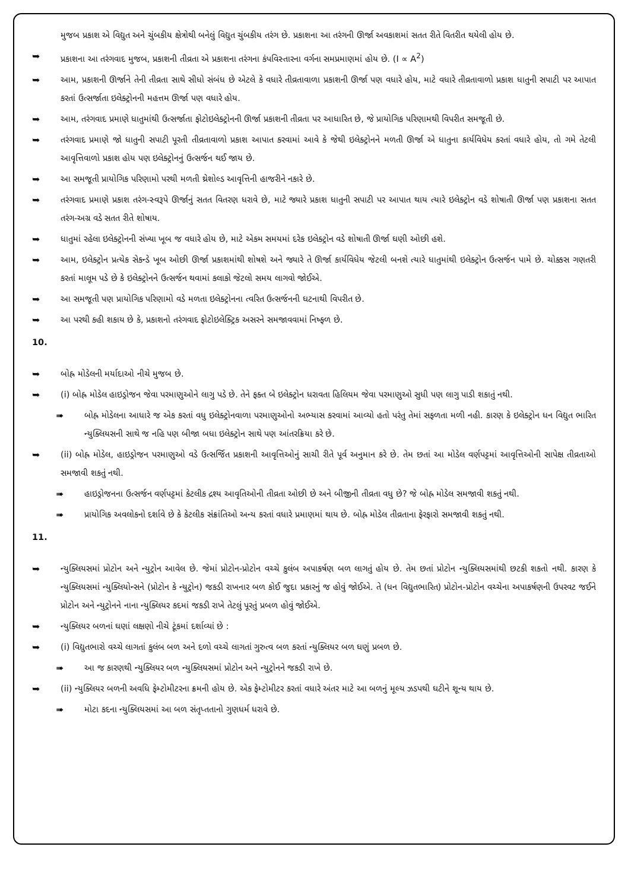મુજબ પ્રકાશ એ વિદ્યુત અને ચુંબકીય ક્ષેત્રોથી બનેલું વિદ્યુત ચુંબકીય તરંગ છે. પ્રકાશના આ તરંગની ઊર્જા અવકાશમાં સતત રીતે વિતરીત થયેલી હોય છે.
➥ પ્રકાશના આ તરંગવાદ મુજબ, પ્રકાશની તીવ્રતા એ પ્રકાશના તરંગના કંપવિસ્તારના વર્ગના સમપ્રમાણમાં હોય છે. (I ∝ A<sup>2</sup>)
➥ આમ, પ્રકાશની ઊર્જાને તેની તીવ્રતા સાથે સીધો સંબંધ છે એટલે કે વધારે તીવ્રતાવાળા પ્રકાશની ઊર્જા પણ વધારે હોય, માટે વધારે તીવ્રતાવાળો પ્રકાશ ધાતુની સપાટી પર આપાત કરતાં ઉત્સર્જાતા ઇલેક્ટ્રોનની મહત્તમ ઊર્જા પણ વધારે હોય.
➥ આમ, તરંગવાદ પ્રમાણે ધાતુમાંથી ઉત્સર્જાતા ફોટોઇલેક્ટ્રોનની ઊર્જા પ્રકાશની તીવ્રતા પર આધારિત છે, જે પ્રાયોગિક પરિણામથી વિપરીત સમજૂતી છે.
➥ તરંગવાદ પ્રમાણે જો ધાતુની સપાટી પૂરતી તીવ્રતાવાળો પ્રકાશ આપાત કરવામાં આવે કે જેથી ઇલેક્ટ્રોનને મળતી ઊર્જા એ ધાતુના કાર્યવિધેય કરતાં વધારે હોય, તો ગમે તેટલી આવૃત્તિવાળો પ્રકાશ હોય પણ ઇલેક્ટ્રોનનું ઉત્સર્જન થઈ જાય છે.
➥ આ સમજૂતી પ્રાયોગિક પરિણામો પરથી મળતી થ્રેશોલ્ડ આવૃત્તિની હાજરીને નકારે છે.
➥ તરંગવાદ પ્રમાણે પ્રકાશ તરંગ-સ્વરૂપે ઊર્જાનું સતત વિતરણ ધરાવે છે, માટે જ્યારે પ્રકાશ ધાતુની સપાટી પર આપાત થાય ત્યારે ઇલેક્ટ્રોન વડે શોષાતી ઊર્જા પણ પ્રકાશના સતત તરંગ-અગ્ર વડે સતત રીતે શોષાય.
➥ ધાતુમાં રહેલા ઇલેક્ટ્રોનની સંખ્યા ખૂબ જ વધારે હોય છે, માટે એકમ સમયમાં દરેક ઇલેક્ટ્રોન વડે શોષાતી ઊર્જા ઘણી ઓછી હશે.
➥ આમ, ઇલેક્ટ્રોન પ્રત્યેક સેકન્ડે ખૂબ ઓછી ઊર્જા પ્રકાશમાંથી શોષશે અને જ્યારે તે ઊર્જા કાર્યવિધેય જેટલી બનશે ત્યારે ધાતુમાંથી ઇલેક્ટ્રોન ઉત્સર્જન પામે છે. ચોક્કસ ગણતરી કરતાં માલૂમ પડે છે કે ઇલેક્ટ્રોનને ઉત્સર્જન થવામાં કલાકો જેટલો સમય લાગવો જોઈએ.
➥ આ સમજૂતી પણ પ્રાયોગિક પરિણામો વડે મળતા ઇલેક્ટ્રોનના ત્વરિત ઉત્સર્જનની ઘટનાથી વિપરીત છે.
➥ આ પરથી કહી શકાય છે કે, પ્રકાશનો તરંગવાદ ફોટોઇલેક્ટ્રિક અસરને સમજાવવામાં નિષ્ફળ છે.
10.
➥ બોહ્ર મોડેલની મર્યાદાઓ નીચે મુજબ છે.
➥ (i) બોહ્ર મોડેલ હાઇડ્રોજન જેવા પરમાણુઓને લાગુ પડે છે. તેને ફક્ત બે ઇલેક્ટ્રોન ધરાવતા હિલિયમ જેવા પરમાણુઓ સુધી પણ લાગુ પાડી શકાતું નથી.
➠ બોહ્ર મોડેલના આધારે જ એક કરતાં વધુ ઇલેક્ટ્રોનવાળા પરમાણુઓનો અભ્યાસ કરવામાં આવ્યો હતો પરંતુ તેમાં સફળતા મળી નહી. કારણ કે ઇલેક્ટ્રોન ધન વિદ્યુત ભારિત ન્યુક્લિયસની સાથે જ નહિ પણ બીજા બધા ઇલેક્ટ્રોન સાથે પણ આંતરક્રિયા કરે છે.
➥ (ii) બોહ્ર મોડેલ, હાઇડ્રોજન પરમાણુઓ વડે ઉત્સર્જિત પ્રકાશની આવૃત્તિઓનું સાચી રીતે પૂર્વ અનુમાન કરે છે. તેમ છતાં આ મોડેલ વર્ણપટ્ટમાં આવૃત્તિઓની સાપેક્ષ તીવ્રતાઓ સમજાવી શકતું નથી.
➠ હાઇડ્રોજનના ઉત્સર્જન વર્ણપટ્ટમાં કેટલીક દ્રશ્ય આવૃતિઓની તીવ્રતા ઓછી છે અને બીજીની તીવ્રતા વધુ છે? જે બોહ્ર મોડેલ સમજાવી શકતું નથી.
➠ પ્રાયોગિક અવલોકનો દર્શાવે છે કે કેટલીક સંક્રાંતિઓ અન્ય કરતાં વધારે પ્રમાણમાં થાય છે. બોહ્ર મોડેલ તીવ્રતાના ફેરફારો સમજાવી શકતું નથી.
11.
➥ ન્યુક્લિયસમાં પ્રોટોન અને ન્યુટ્રોન આવેલ છે. જેમાં પ્રોટોન-પ્રોટોન વચ્ચે કુલંબ અપાકર્ષણ બળ લાગતું હોય છે. તેમ છતાં પ્રોટોન ન્યુક્લિયસમાંથી છટકી શકતો નથી. કારણ કે ન્યુક્લિયસમાં ન્યુક્લિયોન્સને (પ્રોટોન કે ન્યુટ્રોન) જકડી રાખનાર બળ કોઈ જુદા પ્રકારનું જ હોવું જોઈએ. તે (ધન વિદ્યુતભારિત) પ્રોટોન-પ્રોટોન વચ્ચેના અપાકર્ષણની ઉપરવટ જઈને પ્રોટોન અને ન્યુટ્રોનને નાના ન્યુક્લિયર કદમાં જકડી રાખે તેટલું પૂરતું પ્રબળ હોવું જોઈએ.
➥ ન્યુક્લિયર બળનાં ઘણાં લક્ષણો નીચે ટૂંકમાં દર્શાવ્યાં છે :
➥ (i) વિદ્યુતભારો વચ્ચે લાગતાં કુલંબ બળ અને દળો વચ્ચે લાગતાં ગુરુત્વ બળ કરતાં ન્યુક્લિયર બળ ઘણું પ્રબળ છે.
➠ આ જ કારણથી ન્યુક્લિયર બળ ન્યુક્લિયસમાં પ્રોટોન અને ન્યુટ્રોનને જકડી રાખે છે.
➥ (ii) ન્યુક્લિયર બળની અવધિ ફેમ્ટોમીટરના ક્રમની હોય છે. એક ફેમ્ટોમીટર કરતાં વધારે અંતર માટે આ બળનું મૂલ્ય ઝડપથી ઘટીને શૂન્ય થાય છે.
➠ મોટા કદના ન્યુક્લિયસમાં આ બળ સંતૃપ્તતાનો ગુણધર્મ ધરાવે છે.